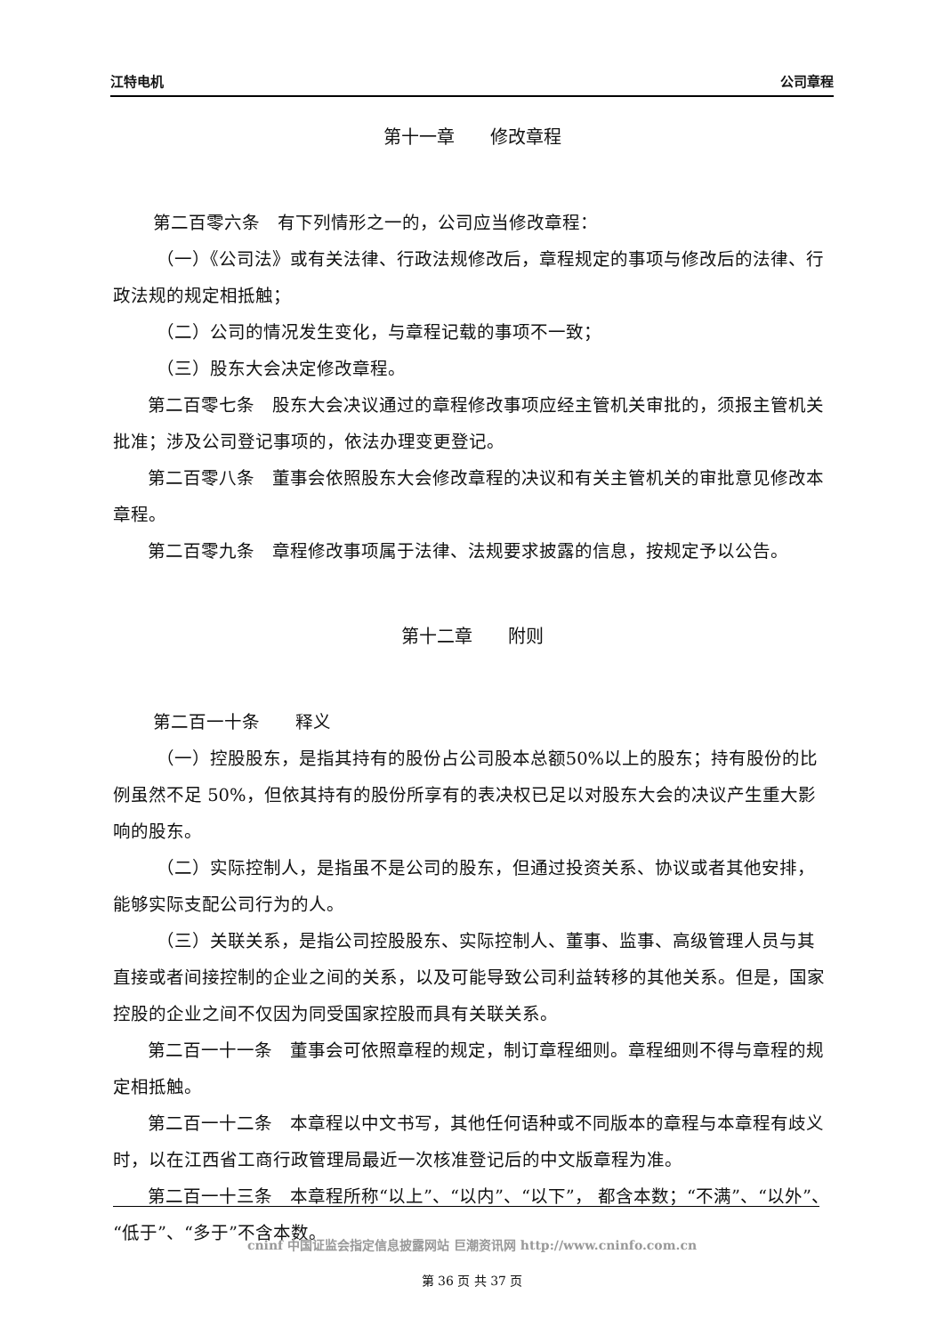江特电机 公司章程
第十一章　　修改章程
第二百零六条　有下列情形之一的，公司应当修改章程：
（一）《公司法》或有关法律、行政法规修改后，章程规定的事项与修改后的法律、行政法规的规定相抵触；
（二）公司的情况发生变化，与章程记载的事项不一致；
（三）股东大会决定修改章程。
第二百零七条　股东大会决议通过的章程修改事项应经主管机关审批的，须报主管机关批准；涉及公司登记事项的，依法办理变更登记。
第二百零八条　董事会依照股东大会修改章程的决议和有关主管机关的审批意见修改本章程。
第二百零九条　章程修改事项属于法律、法规要求披露的信息，按规定予以公告。
第十二章　　附则
第二百一十条　　释义
（一）控股股东，是指其持有的股份占公司股本总额50%以上的股东；持有股份的比例虽然不足 50%，但依其持有的股份所享有的表决权已足以对股东大会的决议产生重大影响的股东。
（二）实际控制人，是指虽不是公司的股东，但通过投资关系、协议或者其他安排，能够实际支配公司行为的人。
（三）关联关系，是指公司控股股东、实际控制人、董事、监事、高级管理人员与其直接或者间接控制的企业之间的关系，以及可能导致公司利益转移的其他关系。但是，国家控股的企业之间不仅因为同受国家控股而具有关联关系。
第二百一十一条　董事会可依照章程的规定，制订章程细则。章程细则不得与章程的规定相抵触。
第二百一十二条　本章程以中文书写，其他任何语种或不同版本的章程与本章程有歧义时，以在江西省工商行政管理局最近一次核准登记后的中文版章程为准。
第二百一十三条　本章程所称“以上”、“以内”、“以下”， 都含本数；“不满”、“以外”、“低于”、“多于”不含本数。
cninf 中国证监会指定信息披露网站 巨潮资讯网 http://www.cninfo.com.cn
第 36 页 共 37 页